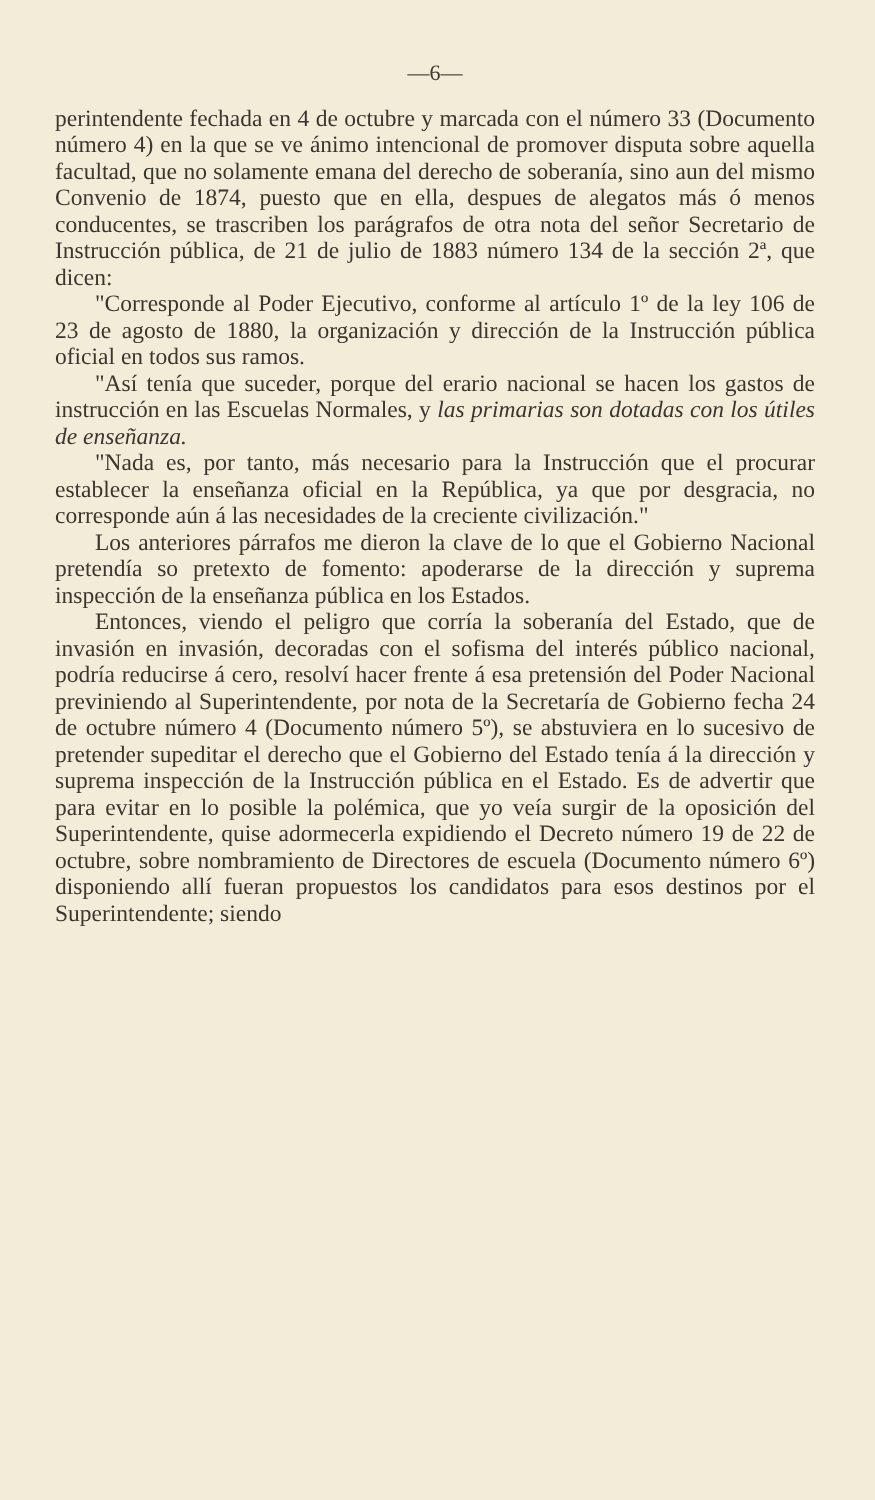—6—
perintendente fechada en 4 de octubre y marcada con el número 33 (Documento número 4) en la que se ve ánimo intencional de promover disputa sobre aquella facultad, que no solamente emana del derecho de soberanía, sino aun del mismo Convenio de 1874, puesto que en ella, despues de alegatos más ó menos conducentes, se trascriben los parágrafos de otra nota del señor Secretario de Instrucción pública, de 21 de julio de 1883 número 134 de la sección 2ª, que dicen:
"Corresponde al Poder Ejecutivo, conforme al artículo 1º de la ley 106 de 23 de agosto de 1880, la organización y dirección de la Instrucción pública oficial en todos sus ramos.
"Así tenía que suceder, porque del erario nacional se hacen los gastos de instrucción en las Escuelas Normales, y las primarias son dotadas con los útiles de enseñanza.
"Nada es, por tanto, más necesario para la Instrucción que el procurar establecer la enseñanza oficial en la República, ya que por desgracia, no corresponde aún á las necesidades de la creciente civilización."
Los anteriores párrafos me dieron la clave de lo que el Gobierno Nacional pretendía so pretexto de fomento: apoderarse de la dirección y suprema inspección de la enseñanza pública en los Estados.
Entonces, viendo el peligro que corría la soberanía del Estado, que de invasión en invasión, decoradas con el sofisma del interés público nacional, podría reducirse á cero, resolví hacer frente á esa pretensión del Poder Nacional previniendo al Superintendente, por nota de la Secretaría de Gobierno fecha 24 de octubre número 4 (Documento número 5º), se abstuviera en lo sucesivo de pretender supeditar el derecho que el Gobierno del Estado tenía á la dirección y suprema inspección de la Instrucción pública en el Estado. Es de advertir que para evitar en lo posible la polémica, que yo veía surgir de la oposición del Superintendente, quise adormecerla expidiendo el Decreto número 19 de 22 de octubre, sobre nombramiento de Directores de escuela (Documento número 6º) disponiendo allí fueran propuestos los candidatos para esos destinos por el Superintendente; siendo